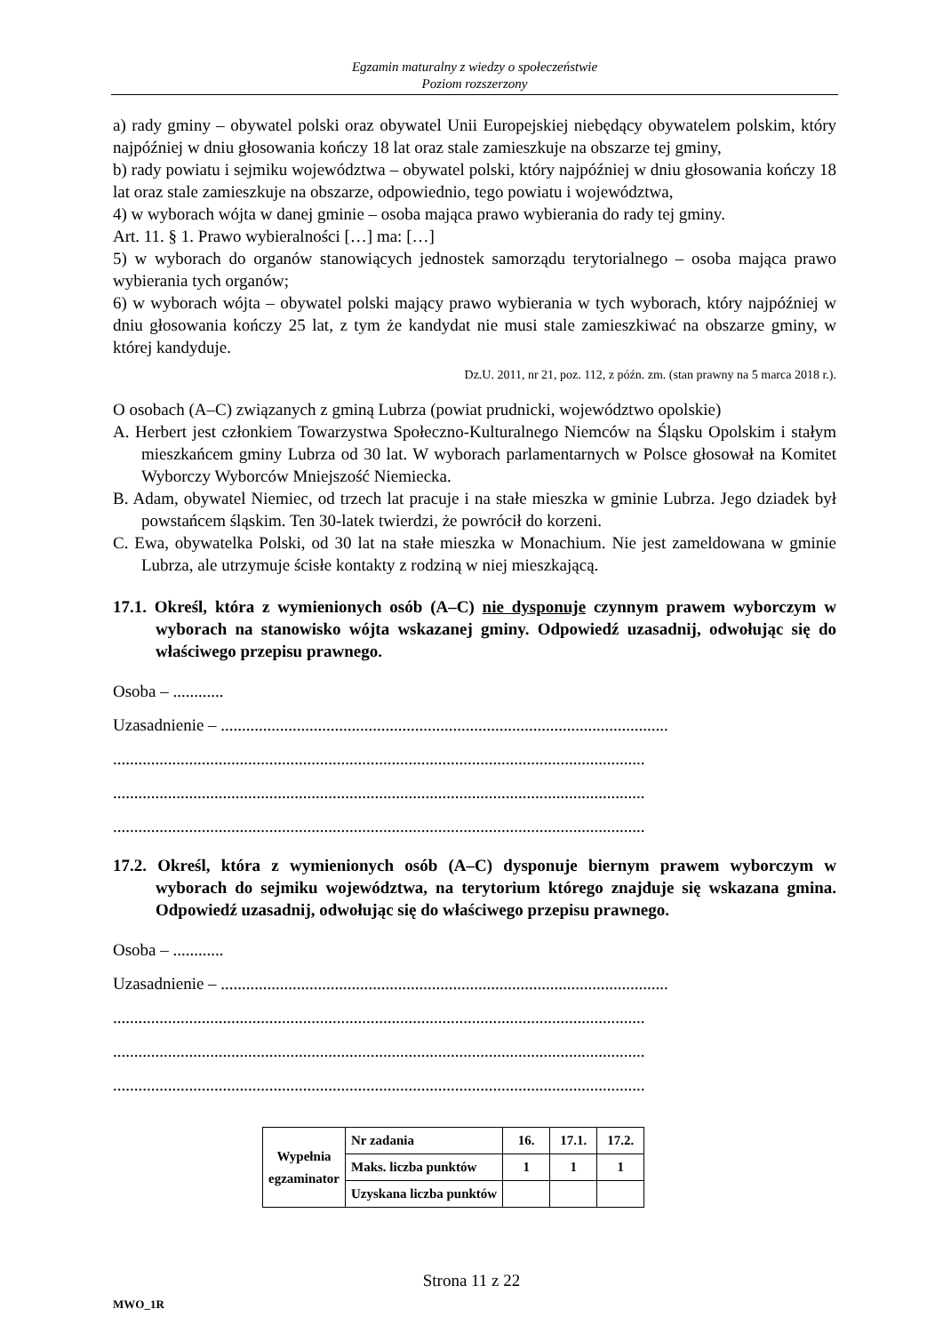Egzamin maturalny z wiedzy o społeczeństwie
Poziom rozszerzony
a) rady gminy – obywatel polski oraz obywatel Unii Europejskiej niebędący obywatelem polskim, który najpóźniej w dniu głosowania kończy 18 lat oraz stale zamieszkuje na obszarze tej gminy,
b) rady powiatu i sejmiku województwa – obywatel polski, który najpóźniej w dniu głosowania kończy 18 lat oraz stale zamieszkuje na obszarze, odpowiednio, tego powiatu i województwa,
4) w wyborach wójta w danej gminie – osoba mająca prawo wybierania do rady tej gminy.
Art. 11. § 1. Prawo wybieralności […] ma: […]
5) w wyborach do organów stanowiących jednostek samorządu terytorialnego – osoba mająca prawo wybierania tych organów;
6) w wyborach wójta – obywatel polski mający prawo wybierania w tych wyborach, który najpóźniej w dniu głosowania kończy 25 lat, z tym że kandydat nie musi stale zamieszkiwać na obszarze gminy, w której kandyduje.
Dz.U. 2011, nr 21, poz. 112, z późn. zm. (stan prawny na 5 marca 2018 r.).
O osobach (A–C) związanych z gminą Lubrza (powiat prudnicki, województwo opolskie)
A. Herbert jest członkiem Towarzystwa Społeczno-Kulturalnego Niemców na Śląsku Opolskim i stałym mieszkańcem gminy Lubrza od 30 lat. W wyborach parlamentarnych w Polsce głosował na Komitet Wyborczy Wyborców Mniejszość Niemiecka.
B. Adam, obywatel Niemiec, od trzech lat pracuje i na stałe mieszka w gminie Lubrza. Jego dziadek był powstańcem śląskim. Ten 30-latek twierdzi, że powrócił do korzeni.
C. Ewa, obywatelka Polski, od 30 lat na stałe mieszka w Monachium. Nie jest zameldowana w gminie Lubrza, ale utrzymuje ścisłe kontakty z rodziną w niej mieszkającą.
17.1. Określ, która z wymienionych osób (A–C) nie dysponuje czynnym prawem wyborczym w wyborach na stanowisko wójta wskazanej gminy. Odpowiedź uzasadnij, odwołując się do właściwego przepisu prawnego.
Osoba – ............
Uzasadnienie – ..........................................................................................................
..............................................................................................................................
..............................................................................................................................
..............................................................................................................................
17.2. Określ, która z wymienionych osób (A–C) dysponuje biernym prawem wyborczym w wyborach do sejmiku województwa, na terytorium którego znajduje się wskazana gmina. Odpowiedź uzasadnij, odwołując się do właściwego przepisu prawnego.
Osoba – ............
Uzasadnienie – ..........................................................................................................
..............................................................................................................................
..............................................................................................................................
..............................................................................................................................
| Wypełnia egzaminator | Nr zadania | 16. | 17.1. | 17.2. |
| | Maks. liczba punktów | 1 | 1 | 1 |
| | Uzyskana liczba punktów | | | |
Strona 11 z 22
MWO_1R